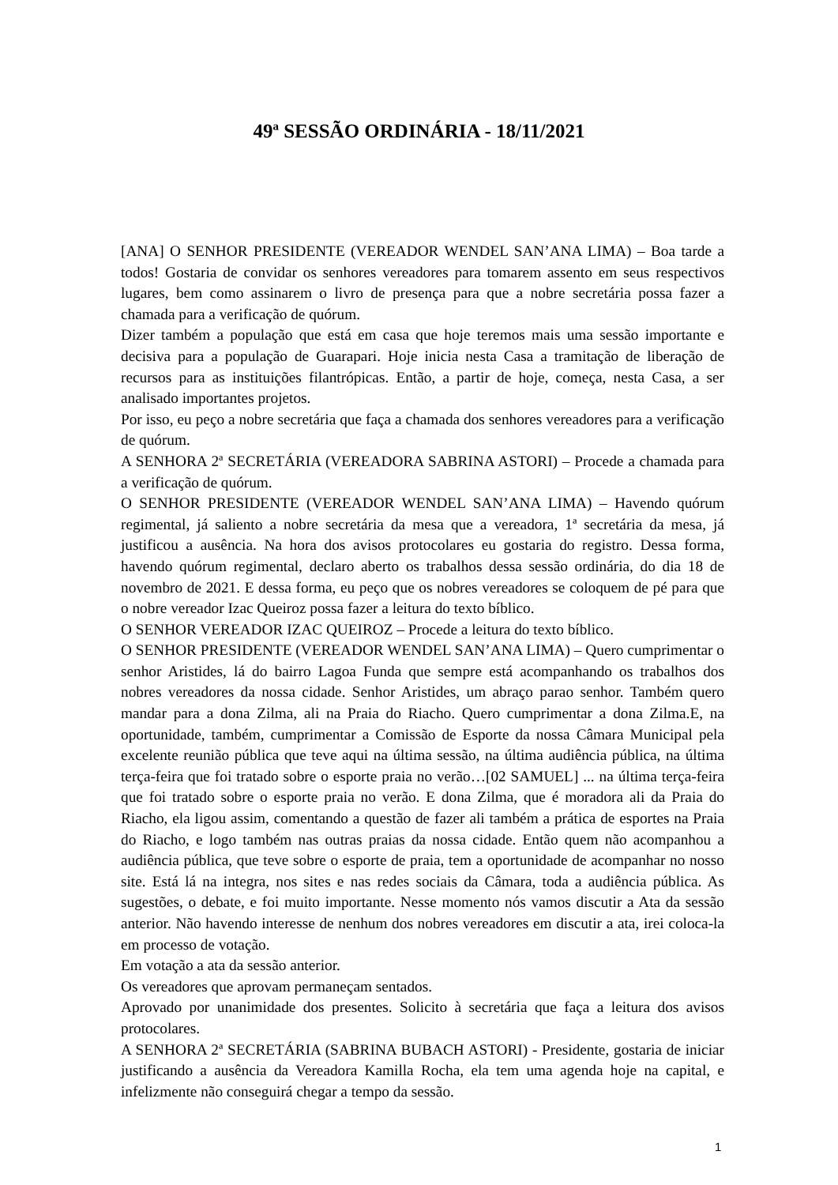49ª SESSÃO ORDINÁRIA - 18/11/2021
[ANA] O SENHOR PRESIDENTE (VEREADOR WENDEL SAN’ANA LIMA) – Boa tarde a todos! Gostaria de convidar os senhores vereadores para tomarem assento em seus respectivos lugares, bem como assinarem o livro de presença para que a nobre secretária possa fazer a chamada para a verificação de quórum.
Dizer também a população que está em casa que hoje teremos mais uma sessão importante e decisiva para a população de Guarapari. Hoje inicia nesta Casa a tramitação de liberação de recursos para as instituições filantrópicas. Então, a partir de hoje, começa, nesta Casa, a ser analisado importantes projetos.
Por isso, eu peço a nobre secretária que faça a chamada dos senhores vereadores para a verificação de quórum.
A SENHORA 2ª SECRETÁRIA (VEREADORA SABRINA ASTORI) – Procede a chamada para a verificação de quórum.
O SENHOR PRESIDENTE (VEREADOR WENDEL SAN’ANA LIMA) – Havendo quórum regimental, já saliento a nobre secretária da mesa que a vereadora, 1ª secretária da mesa, já justificou a ausência. Na hora dos avisos protocolares eu gostaria do registro. Dessa forma, havendo quórum regimental, declaro aberto os trabalhos dessa sessão ordinária, do dia 18 de novembro de 2021. E dessa forma, eu peço que os nobres vereadores se coloquem de pé para que o nobre vereador Izac Queiroz possa fazer a leitura do texto bíblico.
O SENHOR VEREADOR IZAC QUEIROZ – Procede a leitura do texto bíblico.
O SENHOR PRESIDENTE (VEREADOR WENDEL SAN’ANA LIMA) – Quero cumprimentar o senhor Aristides, lá do bairro Lagoa Funda que sempre está acompanhando os trabalhos dos nobres vereadores da nossa cidade. Senhor Aristides, um abraço parao senhor. Também quero mandar para a dona Zilma, ali na Praia do Riacho. Quero cumprimentar a dona Zilma.E, na oportunidade, também, cumprimentar a Comissão de Esporte da nossa Câmara Municipal pela excelente reunião pública que teve aqui na última sessão, na última audiência pública, na última terça-feira que foi tratado sobre o esporte praia no verão…[02 SAMUEL] ... na última terça-feira que foi tratado sobre o esporte praia no verão. E dona Zilma, que é moradora ali da Praia do Riacho, ela ligou assim, comentando a questão de fazer ali também a prática de esportes na Praia do Riacho, e logo também nas outras praias da nossa cidade. Então quem não acompanhou a audiência pública, que teve sobre o esporte de praia, tem a oportunidade de acompanhar no nosso site. Está lá na integra, nos sites e nas redes sociais da Câmara, toda a audiência pública. As sugestões, o debate, e foi muito importante. Nesse momento nós vamos discutir a Ata da sessão anterior. Não havendo interesse de nenhum dos nobres vereadores em discutir a ata, irei coloca-la em processo de votação.
Em votação a ata da sessão anterior.
Os vereadores que aprovam permaneçam sentados.
Aprovado por unanimidade dos presentes. Solicito à secretária que faça a leitura dos avisos protocolares.
A SENHORA 2ª SECRETÁRIA (SABRINA BUBACH ASTORI) - Presidente, gostaria de iniciar justificando a ausência da Vereadora Kamilla Rocha, ela tem uma agenda hoje na capital, e infelizmente não conseguirá chegar a tempo da sessão.
1